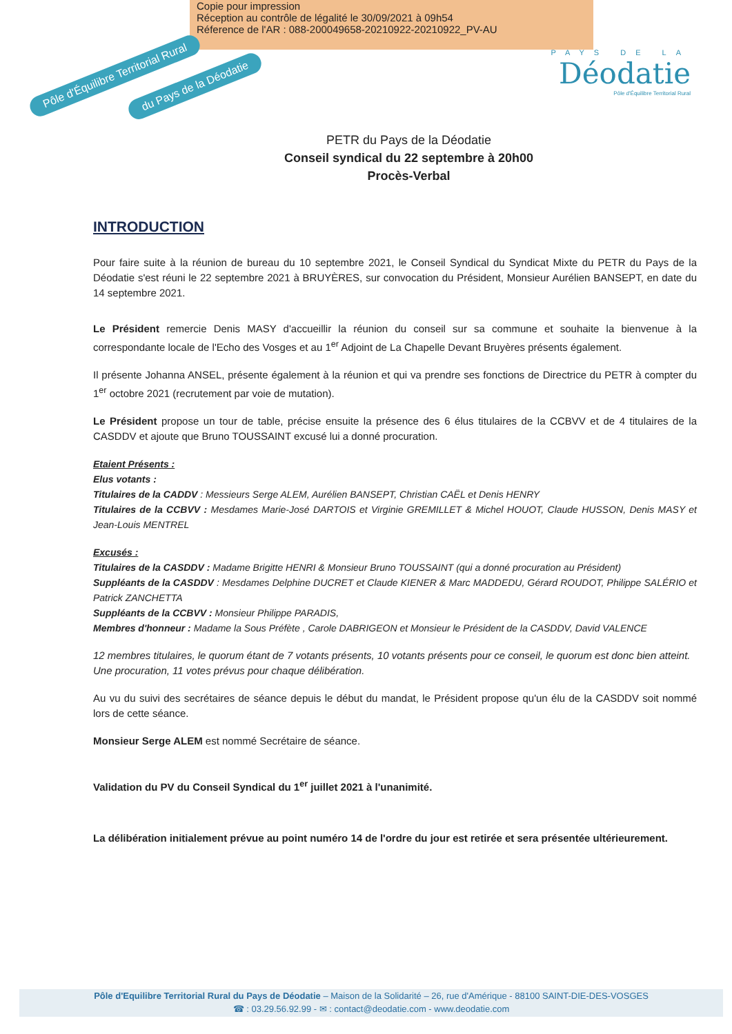Copie pour impression
Réception au contrôle de légalité le 30/09/2021 à 09h54
Réference de l'AR : 088-200049658-20210922-20210922_PV-AU
Pôle d'Équilibre Territorial Rural
du Pays de la Déodatie
PAYS DE LA
Déodatie
Pôle d'Équilibre Territorial Rural
PETR du Pays de la Déodatie
Conseil syndical du 22 septembre à 20h00
Procès-Verbal
INTRODUCTION
Pour faire suite à la réunion de bureau du 10 septembre 2021, le Conseil Syndical du Syndicat Mixte du PETR du Pays de la Déodatie s'est réuni le 22 septembre 2021 à BRUYÈRES, sur convocation du Président, Monsieur Aurélien BANSEPT, en date du 14 septembre 2021.
Le Président remercie Denis MASY d'accueillir la réunion du conseil sur sa commune et souhaite la bienvenue à la correspondante locale de l'Echo des Vosges et au 1<sup>er</sup> Adjoint de La Chapelle Devant Bruyères présents également.
Il présente Johanna ANSEL, présente également à la réunion et qui va prendre ses fonctions de Directrice du PETR à compter du 1<sup>er</sup> octobre 2021 (recrutement par voie de mutation).
Le Président propose un tour de table, précise ensuite la présence des 6 élus titulaires de la CCBVV et de 4 titulaires de la CASDDV et ajoute que Bruno TOUSSAINT excusé lui a donné procuration.
Etaient Présents :
Elus votants :
Titulaires de la CADDV : Messieurs Serge ALEM, Aurélien BANSEPT, Christian CAËL et Denis HENRY
Titulaires de la CCBVV : Mesdames Marie-José DARTOIS et Virginie GREMILLET & Michel HOUOT, Claude HUSSON, Denis MASY et Jean-Louis MENTREL
Excusés :
Titulaires de la CASDDV : Madame Brigitte HENRI & Monsieur Bruno TOUSSAINT (qui a donné procuration au Président)
Suppléants de la CASDDV : Mesdames Delphine DUCRET et Claude KIENER & Marc MADDEDU, Gérard ROUDOT, Philippe SALÉRIO et Patrick ZANCHETTA
Suppléants de la CCBVV : Monsieur Philippe PARADIS,
Membres d'honneur : Madame la Sous Préfète , Carole DABRIGEON et Monsieur le Président de la CASDDV, David VALENCE
12 membres titulaires, le quorum étant de 7 votants présents, 10 votants présents pour ce conseil, le quorum est donc bien atteint.
Une procuration, 11 votes prévus pour chaque délibération.
Au vu du suivi des secrétaires de séance depuis le début du mandat, le Président propose qu'un élu de la CASDDV soit nommé lors de cette séance.
Monsieur Serge ALEM est nommé Secrétaire de séance.
Validation du PV du Conseil Syndical du 1<sup>er</sup> juillet 2021 à l'unanimité.
La délibération initialement prévue au point numéro 14 de l'ordre du jour est retirée et sera présentée ultérieurement.
Pôle d'Equilibre Territorial Rural du Pays de Déodatie – Maison de la Solidarité – 26, rue d'Amérique - 88100 SAINT-DIE-DES-VOSGES
☎ : 03.29.56.92.99 - ✉ : contact@deodatie.com - www.deodatie.com